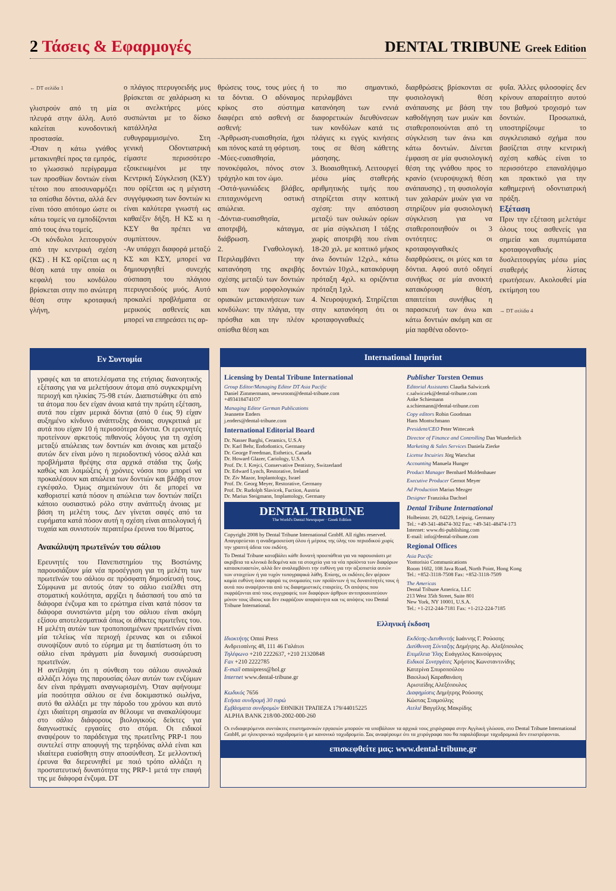2 Τάσεις & Εφαρμογές
DENTAL TRIBUNE Greek Edition
← DT σελίδα 1
γλιστρούν από τη μία πλευρά στην άλλη. Αυτό καλείται κυνοδοντική προστασία.
-Όταν η κάτω γνάθος μετακινηθεί προς τα εμπρός, το γλωσσικό περίγραμμα των προσθίων δοντιών είναι τέτοιο που αποσυναρμόζει τα οπίσθια δόντια, αλλά δεν είναι τόσο απότομο ώστε οι κάτω τομείς να εμποδίζονται από τους άνω τομείς.
-Οι κόνδυλοι λειτουργούν από την κεντρική σχέση (ΚΣ) . Η ΚΣ ορίζεται ως η θέση κατά την οποία οι κεφαλή του κονδύλου βρίσκεται στην πιο ανώτερη θέση στην κροταφική γλήνη,
ο πλάγιος πτερυγοειδής μυς βρίσκεται σε χαλάρωση κι οι ανελκτήρες μύες συσπώνται με το δίσκο κατάλληλα ευθυγραμμισμένο. Στη γενική Οδοντιατρική είμαστε περισσότερο εξοικειωμένοι με την Κεντρική Σύγκλειση (ΚΣΥ) που ορίζεται ως η μέγιστη συγγόμφωση των δοντιών κι είναι καλύτερα γνωστή ως καθαέξιν δήξη. Η ΚΣ κι η ΚΣΥ θα πρέπει να συμπίπτουν.
-Αν υπάρχει διαφορά μεταξύ ΚΣ και ΚΣΥ, μπορεί να δημιουργηθεί συνεχής σύσπαση του πλάγιου πτερυγοειδούς μυός. Αυτό προκαλεί προβλήματα σε μερικούς ασθενείς και μπορεί να επηρεάσει τις αρ-
θρώσεις τους, τους μύες ή τα δόντια. Ο αδύναμος κρίκος στο σύστημα διαφέρει από ασθενή σε ασθενή:
-Άρθρωση-ευαισθησία, ήχοι και πόνος κατά τη φόρτιση.
-Μύες-ευαισθησία, πονοκέφαλοι, πόνος στον τράχηλο και τον ώμο.
-Οστά-γωνιώδεις βλάβες, επιταχυνόμενη οστική απώλεια.
-Δόντια-ευαισθησία, αποτριβή, κάταγμα, διάβρωση.
2. Γναθολογική. Περιλαμβάνει την κατανόηση της ακριβής σχέσης μεταξύ των δοντιών και των μορφολογικών οριακών μετακινήσεων των κονδύλων: την πλάγια, την πρόσθια και την πλέον οπίσθια θέση και
το πιο σημαντικό, περιλαμβάνει την κατανόηση των εννιά διαφορετικών διευθύνσεων των κονδύλων κατά τις πλάγιες κι εγγύς κινήσεις τους σε θέση κάθετης μάσησης.
3. Βιοαισθητική. Λειτουργεί μέσω μίας σταθερής αριθμητικής τιμής που στηρίζεται στην κοπτική σχέση: την απόσταση μεταξύ των ουλικών ορίων σε μία σύγκλειση Ι τάξης χωρίς αποτριβή που είναι 18-20 χιλ. με κοπτικό μήκος άνω δοντιών 12χιλ., κάτω δοντιών 10χιλ., κατακόρυφη πρόταξη 4χιλ. κι οριζόντια πρόταξη 1χιλ.
4. Νευροψυχική. Στηρίζεται στην κατανόηση ότι οι κροταφογναθικές
διαρθρώσεις βρίσκονται σε φυσιολογική θέση ανάπαυσης με βάση την καθοδήγηση των μυών και σταθεροποιούνται από τη σύγκλειση των άνω και κάτω δοντιών. Δίνεται έμφαση σε μία φυσιολογική θέση της γνάθου προς το κρανίο (νευροψυχική θέση ανάπαυσης) , τη φυσιολογία των χαλαρών μυών για να στηρίζουν μία φυσιολογική σύγκλειση για να σταθεροποιηθούν οι 3 οντότητες: οι κροταφογναθικές διαρθρώσεις, οι μύες και τα δόντια. Αφού αυτό οδηγεί συνήθως σε μία ανοικτή κατακόρυφη θέση, απαιτείται συνήθως η παρασκευή των άνω και κάτω δοντιών ακόμη και σε μία παρθένα οδοντο-
φυΐα. Άλλες φιλοσοφίες δεν κρίνουν απαραίτητο αυτού του βαθμού τροχισμό των δοντιών. Προσωπικά, υποστηρίζουμε το συγκλεισιακό σχήμα που βασίζεται στην κεντρική σχέση καθώς είναι το περισσότερο επαναλήψιμο και πρακτικό για την καθημερινή οδοντιατρική πράξη.
Εξέταση
Πριν την εξέταση μελετάμε όλους τους ασθενείς για σημεία και συμπτώματα κροταφογναθικής δυσλειτουργίας μέσω μίας σταθερής λίστας ερωτήσεων. Ακολουθεί μία εκτίμηση του
→ DT σελίδα 4
Εν Συντομία
γραφές και τα αποτελέσματα της ετήσιας διανοητικής εξέτασης για να μελετήσουν άτομα από συγκεκριμένη περιοχή και ηλικίας 75-98 ετών. Διαπιστώθηκε ότι από τα άτομα που δεν είχαν άνοια κατά την πρώτη εξέταση, αυτά που είχαν μερικά δόντια (από 0 έως 9) είχαν αυξημένο κίνδυνο ανάπτυξης άνοιας συγκριτικά με αυτά που είχαν 10 ή περισσότερα δόντια. Οι ερευνητές προτείνουν αρκετούς πιθανούς λόγους για τη σχέση μεταξύ απώλειας των δοντιών και άνοιας και μεταξύ αυτών δεν είναι μόνο η περιοδοντική νόσος αλλά και προβλήματα θρέψης στα αρχικά στάδια της ζωής καθώς και λοιμώξεις ή χρόνιες νόσοι που μπορεί να προκαλέσουν και απώλεια των δοντιών και βλάβη στον εγκέφαλο. Όμως σημειώνουν ότι δε μπορεί να καθοριστεί κατά πόσον η απώλεια των δοντιών παίζει κάποιο ουσιαστικό ρόλο στην ανάπτυξη άνοιας με βάση τη μελέτη τους. Δεν γίνεται σαφές από τα ευρήματα κατά πόσον αυτή η σχέση είναι αιτιολογική ή τυχαία και συνιστούν περαιτέρω έρευνα του θέματος.
Ανακάλυψη πρωτεϊνών του σάλιου
Ερευνητές του Πανεπιστημίου της Βοστώνης παρουσιάζουν μία νέα προσέγγιση για τη μελέτη των πρωτεϊνών του σάλιου σε πρόσφατη δημοσίευσή τους. Σύμφωνα με αυτούς όταν το σάλιο εισέλθει στη στοματική κοιλότητα, αρχίζει η διάσπασή του από τα διάφορα ένζυμα και το ερώτημα είναι κατά πόσον τα διάφορα συνιστώντα μέρη του σάλιου είναι ακόμη εξίσου αποτελεσματικά όπως οι άθικτες πρωτεΐνες του. Η μελέτη αυτών των τροποποιημένων πρωτεϊνών είναι μία τελείως νέα περιοχή έρευνας και οι ειδικοί συνοψίζουν αυτό το εύρημα με τη διαπίστωση ότι το σάλιο είναι πράγματι μία δυναμική συσσώρευση πρωτεϊνών.
Η αντίληψη ότι η σύνθεση του σάλιου συνολικά αλλάζει λόγω της παρουσίας όλων αυτών των ενζύμων δεν είναι πράγματι αναγνωρισμένη. Όταν αφήνουμε μία ποσότητα σάλιου σε ένα δοκιμαστικό σωλήνα, αυτό θα αλλάξει με την πάροδο του χρόνου και αυτό έχει ιδιαίτερη σημασία αν θέλουμε να ανακαλύψουμε στο σάλιο διάφορους βιολογικούς δείκτες για διαγνωστικές εργασίες στο στόμα. Οι ειδικοί αναφέρουν το παράδειγμα της πρωτεΐνης PRP-1 που συντελεί στην αποφυγή της τερηδόνας αλλά είναι και ιδιαίτερα ευαίσθητη στην αποσύνθεση. Σε μελλοντική έρευνα θα διερευνηθεί με ποιό τρόπο αλλάζει η προστατευτική δυνατότητα της PRP-1 μετά την επαφή της με διάφορα ένζυμα. DT
International Imprint
Licensing by Dental Tribune International
Group Editor/Managing Editor DT Asia Pacific
Daniel Zimmermann, newsroom@dental-tribune.com
+4934184741O7
Managing Editor German Publications
Jeannette Enders
j.enders@dental-tribune.com
International Editorial Board
Dr. Nasser Barghi, Ceramics, U.S.A
Dr. Karl Behr, Endodontics, Germany
Dr. George Freedman, Esthetics, Canada
Dr. Howard Glazer, Cariology, U.S.A
Prof. Dr. I. Krejci, Conservative Dentistry, Switzerland
Dr. Edward Lynch, Restorative, Ireland
Dr. Ziv Mazor, Implantology, Israel
Prof. Dr. Georg Meyer, Restorative, Germany
Prof. Dr. Rudolph Slavicek, Fuction, Austria
Dr. Marius Steigmann, Implantology, Germany
DENTAL TRIBUNE
The World's Dental Newspaper · Greek Edition
Copyright 2008 by Dental Tribune International GmbH. All rights reserved.
Απαγορεύεται η αναδημοσιεύση όλου ή μέρους της ύλης του περιοδικού χωρίς την γραπτή άδεια του εκδότη.
Το Dental Tribune καταβάλει κάθε δυνατή προσπάθεια για να παρουσιάσει με ακρίβεια τα κλινικά δεδομένα και τα στοιχεία για τα νέα προϊόντα των διαφόρων κατασκευαστών, αλλά δεν αναλαμβάνει την ευθύνη για την αξιοπιστία αυτών των στοιχείων ή για τυχόν τυπογραφικά λάθη. Επίσης, οι εκδότες δεν φέρουν καμία ευθύνη όσον αφορά τις ονομασίες των προϊόντων ή τις δυνατότητές τους ή αυτά που αναφέρονται από τις διαφημιστικές εταιρείες. Οι απόψεις που εκφράζονται από τους συγγραφείς των διαφόρων άρθρων αντιπροσωπεύουν μόνον τους ίδιους και δεν εκφράζουν απαραίτητα και τις απόψεις του Dental Tribune International.
Publisher Torsten Oemus
Editorial Assistants Claudia Salwiczek
c.salwiczek@dental-tribune.com
Anke Schiemann
a.schiemann@dental-tribune.com
Copy editors Robin Goodman
Hans Montschmann
President/CEO Peter Witteczek
Director of Finance and Controlling Dan Wunderlich
Marketing & Sales Services Daniela Zierke
License Incuiries Jörg Warschat
Accounting Manuela Hunger
Product Manager Bernhard Moldenhauer
Executive Producer Gernot Meyer
Ad Production Marius Mezger
Designer Franziska Dachsel
Dental Tribune International
Holbeinstr. 29, 04229, Leipzig, Germany
Tel.: +49-341-48474-302 Fax: +49-341-48474-173
Internet: www.dti-publishing.com
E-mail: info@dental-tribune.com
Regional Offices
Asia Pacific
Yontorisio Communications
Room 1602, 108 Java Road, North Point, Hong Kong
Tel.: +852-3118-7508 Fax: +852-3118-7509
The Americas
Dental Tribune America, LLC
213 West 35th Street, Suite 801
New York, NY 10001, U.S.A.
Tel.: +1-212-244-7181 Fax: +1-212-224-7185
Ελληνική έκδοση
Ιδιοκτήτης Omni Press
Ανδριτσαίνης 48, 111 46 Γαλάτσι
Τηλέφωνο +210 2222637, +210 21320848
Fax +210 2222785
E-mail omnipress@hol.gr
Internet www.dental-tribune.gr
Κωδικός 7656
Ετήσια συνδρομή 30 ευρώ
Εμβάσματα συνδρομών ΕΘΝΙΚΗ ΤΡΑΠΕΖΑ 179/44015225
ALPHA BANK 218/00-2002-000-260
Εκδότης-Διευθυντής Ιωάννης Γ. Ρούσσης
Διεύθυνση Σύνταξης Δημήτρης Αρ. Αλεξόπουλος
Επιμέλεια Ύλης Ευάγγελος Καινούργιος
Ειδικοί Συνεργάτες Χρήστος Κωνσταντινίδης
Κατερίνα Σπυροπούλου
Βασιλική Καραθανάση
Αριστείδης Αλεξόπουλος
Διαφημίσεις Δημήτρης Ρούσσης
Κώστας Σταμούλης
Ατελιέ Βαγγέλης Μακρίδης
Οι ενδιαφερόμενοι συντάκτες επιστημονικών εργασιών μπορούν να υποβάλουν τα αρχικά τους χειρόγραφα στην Αγγλική γλώσσα, στο Dental Tribune International GmbH, με ηλεκτρονικό ταχυδρομείο ή με κανονικό ταχυδρομείο. Σας αναφέρουμε ότι τα χειρόγραφα που θα παραλάβουμε ταχυδρομικά δεν επιστρέφονται.
επισκεφθείτε μας: www.dental-tribune.gr